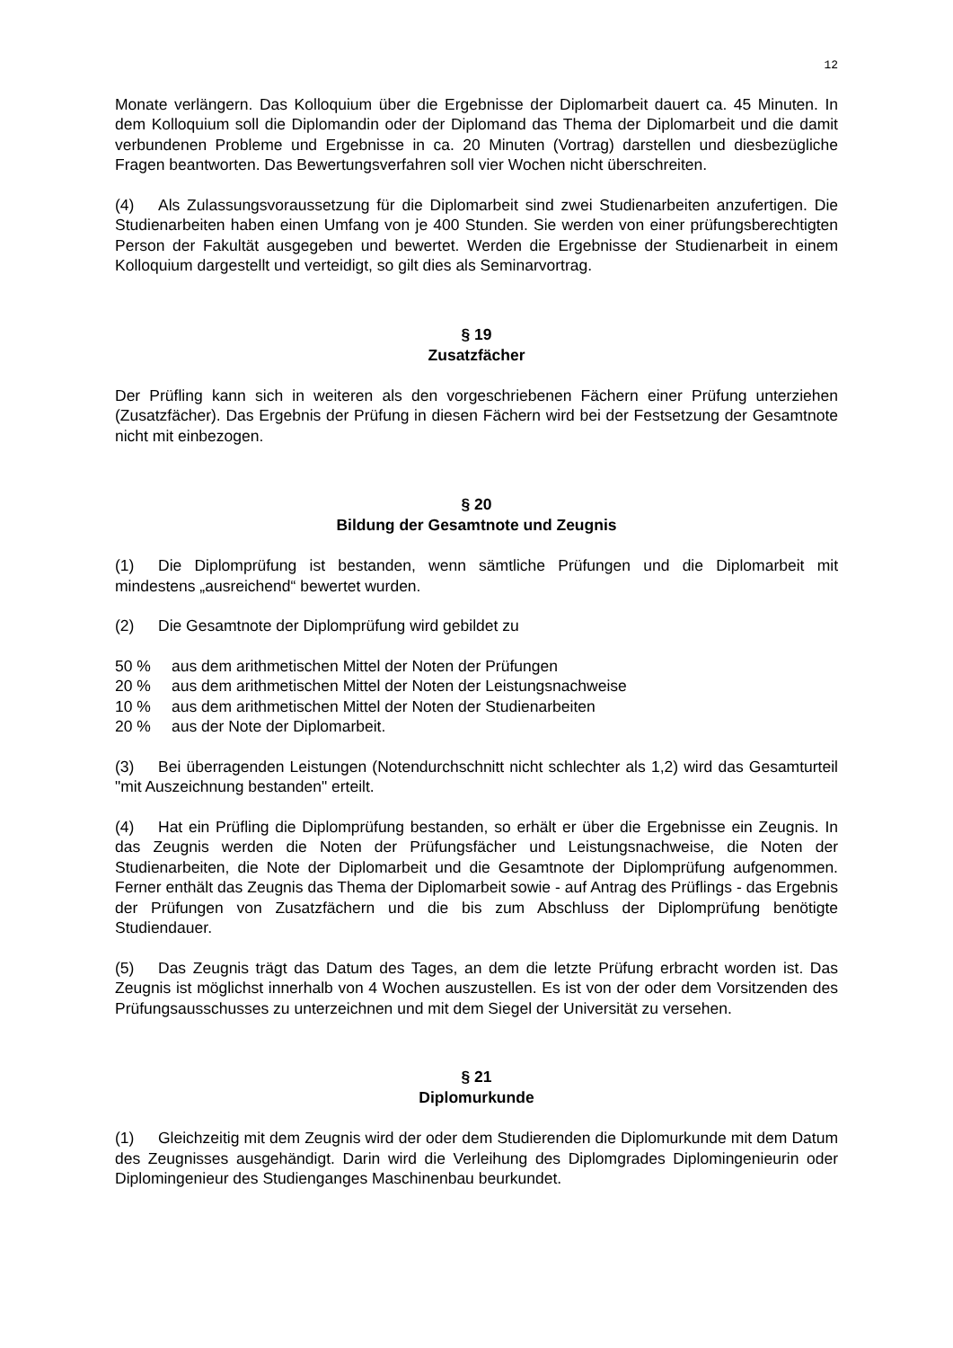12
Monate verlängern. Das Kolloquium über die Ergebnisse der Diplomarbeit dauert ca. 45 Minuten. In dem Kolloquium soll die Diplomandin oder der Diplomand das Thema der Diplomarbeit und die damit verbundenen Probleme und Ergebnisse in ca. 20 Minuten (Vortrag) darstellen und diesbezügliche Fragen beantworten. Das Bewertungsverfahren soll vier Wochen nicht überschreiten.
(4) Als Zulassungsvoraussetzung für die Diplomarbeit sind zwei Studienarbeiten anzufertigen. Die Studienarbeiten haben einen Umfang von je 400 Stunden. Sie werden von einer prüfungsberechtigten Person der Fakultät ausgegeben und bewertet. Werden die Ergebnisse der Studienarbeit in einem Kolloquium dargestellt und verteidigt, so gilt dies als Seminarvortrag.
§ 19
Zusatzfächer
Der Prüfling kann sich in weiteren als den vorgeschriebenen Fächern einer Prüfung unterziehen (Zusatzfächer). Das Ergebnis der Prüfung in diesen Fächern wird bei der Festsetzung der Gesamtnote nicht mit einbezogen.
§ 20
Bildung der Gesamtnote und Zeugnis
(1) Die Diplomprüfung ist bestanden, wenn sämtliche Prüfungen und die Diplomarbeit mit mindestens „ausreichend“ bewertet wurden.
(2) Die Gesamtnote der Diplomprüfung wird gebildet zu
50 % aus dem arithmetischen Mittel der Noten der Prüfungen
20 % aus dem arithmetischen Mittel der Noten der Leistungsnachweise
10 % aus dem arithmetischen Mittel der Noten der Studienarbeiten
20 % aus der Note der Diplomarbeit.
(3) Bei überragenden Leistungen (Notendurchschnitt nicht schlechter als 1,2) wird das Gesamturteil "mit Auszeichnung bestanden" erteilt.
(4) Hat ein Prüfling die Diplomprüfung bestanden, so erhält er über die Ergebnisse ein Zeugnis. In das Zeugnis werden die Noten der Prüfungsfächer und Leistungsnachweise, die Noten der Studienarbeiten, die Note der Diplomarbeit und die Gesamtnote der Diplomprüfung aufgenommen. Ferner enthält das Zeugnis das Thema der Diplomarbeit sowie - auf Antrag des Prüflings - das Ergebnis der Prüfungen von Zusatzfächern und die bis zum Abschluss der Diplomprüfung benötigte Studiendauer.
(5) Das Zeugnis trägt das Datum des Tages, an dem die letzte Prüfung erbracht worden ist. Das Zeugnis ist möglichst innerhalb von 4 Wochen auszustellen. Es ist von der oder dem Vorsitzenden des Prüfungsausschusses zu unterzeichnen und mit dem Siegel der Universität zu versehen.
§ 21
Diplomurkunde
(1) Gleichzeitig mit dem Zeugnis wird der oder dem Studierenden die Diplomurkunde mit dem Datum des Zeugnisses ausgehändigt. Darin wird die Verleihung des Diplomgrades Diplomingenieurin oder Diplomingenieur des Studienganges Maschinenbau beurkundet.